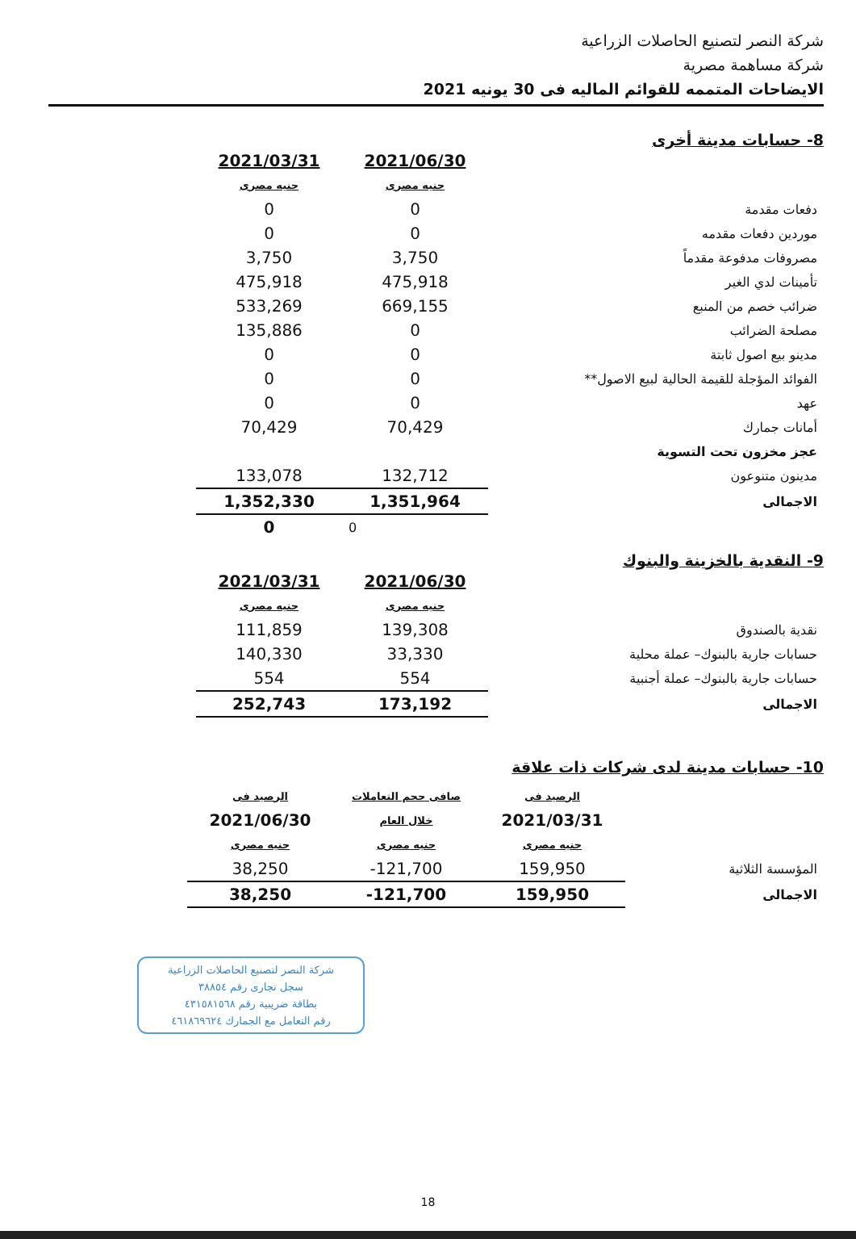شركة النصر لتصنيع الحاصلات الزراعية
شركة مساهمة مصرية
الايضاحات المتممه للقوائم الماليه فى 30 يونيه 2021
8- حسابات مدينة أخرى
| | 2021/06/30 | 2021/03/31 |
| | جنيه مصرى | جنيه مصرى |
| دفعات مقدمة | 0 | 0 |
| موردين دفعات مقدمه | 0 | 0 |
| مصروفات مدفوعة مقدماً | 3,750 | 3,750 |
| تأمينات لدي الغير | 475,918 | 475,918 |
| ضرائب خصم من المنبع | 669,155 | 533,269 |
| مصلحة الضرائب | 0 | 135,886 |
| مدينو بيع اصول ثابتة | 0 | 0 |
| الفوائد المؤجلة للقيمة الحالية لبيع الاصول** | 0 | 0 |
| عهد | 0 | 0 |
| أمانات جمارك | 70,429 | 70,429 |
| عجز مخزون تحت التسوية | | |
| مدينون متنوعون | 132,712 | 133,078 |
| الاجمالى | 1,351,964 | 1,352,330 |
| | 0 | 0 |
9- النقدية بالخزينة والبنوك
| | 2021/06/30 | 2021/03/31 |
| | جنيه مصرى | جنيه مصرى |
| نقدية بالصندوق | 139,308 | 111,859 |
| حسابات جارية بالبنوك– عملة محلية | 33,330 | 140,330 |
| حسابات جارية بالبنوك– عملة أجنبية | 554 | 554 |
| الاجمالى | 173,192 | 252,743 |
10- حسابات مدينة لدى شركات ذات علاقة
| | الرصيد فى | صافى حجم التعاملات | الرصيد فى |
| | 2021/03/31 | خلال العام | 2021/06/30 |
| | جنيه مصرى | جنيه مصرى | جنيه مصرى |
| المؤسسة الثلاثية | 159,950 | 121,700- | 38,250 |
| الاجمالى | 159,950 | 121,700- | 38,250 |
شركة النصر لتصنيع الحاصلات الزراعية
سجل تجارى رقم ٣٨٨٥٤
بطاقة ضريبية رقم ٤٣١٥٨١٥٦٨
رقم التعامل مع الجمارك ٤٦١٨٦٩٦٢٤
18